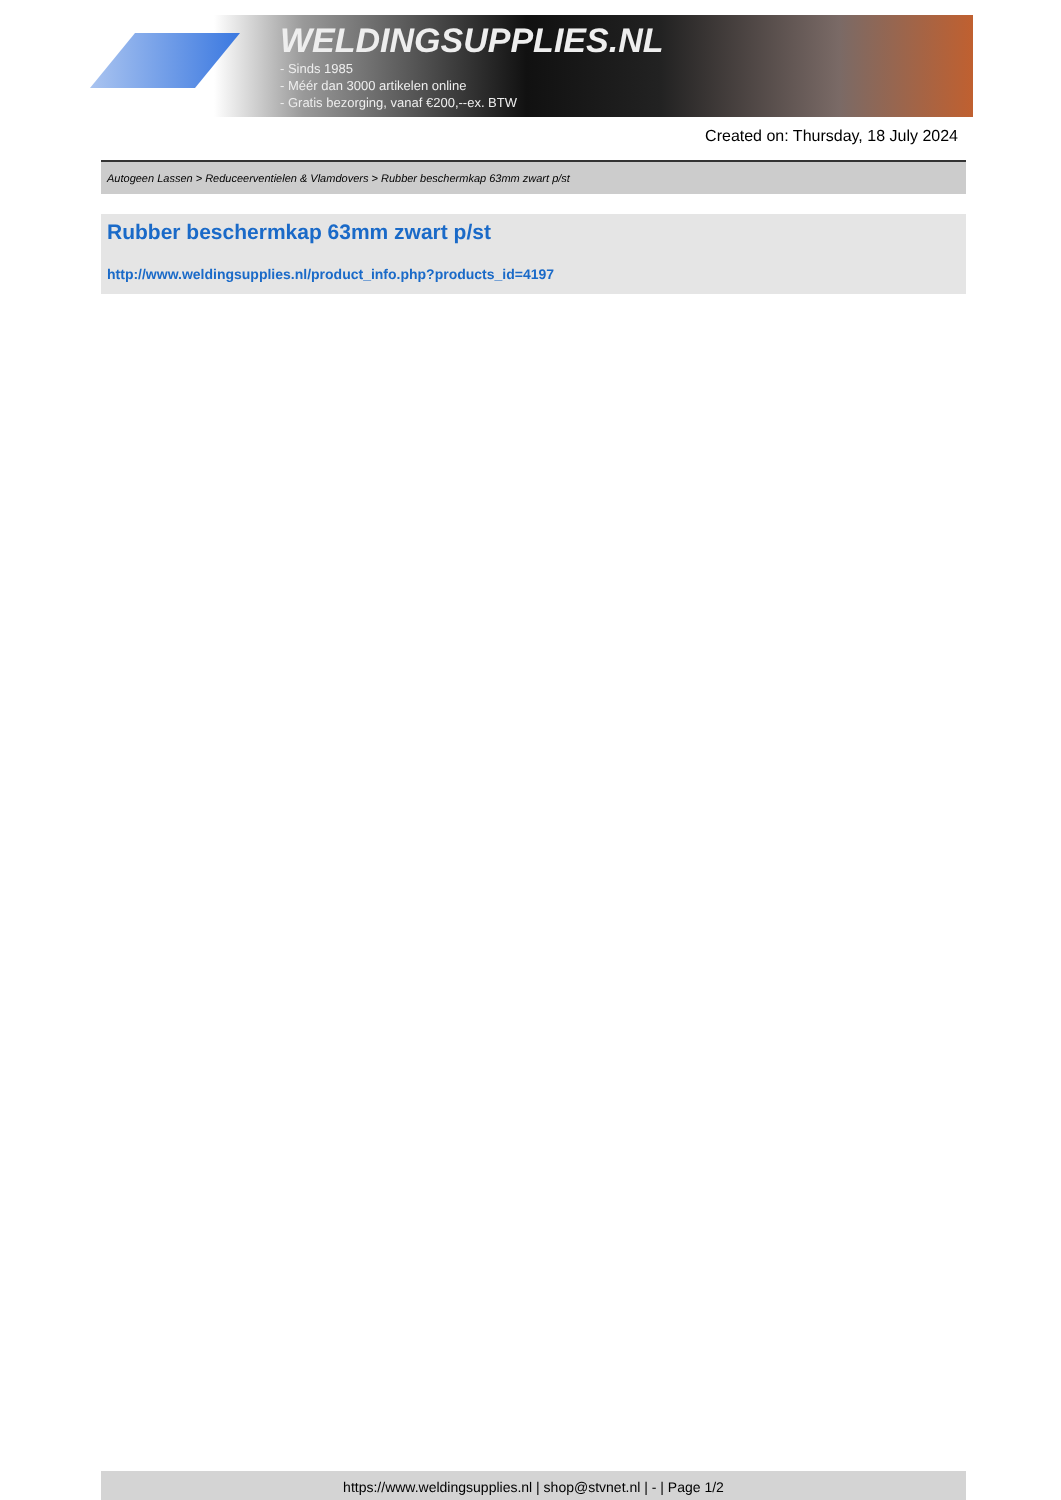WELDINGSUPPLIES.NL
- Sinds 1985
- Méér dan 3000 artikelen online
- Gratis bezorging, vanaf €200,--ex. BTW
Created on: Thursday, 18 July 2024
Autogeen Lassen > Reduceerventielen & Vlamdovers > Rubber beschermkap 63mm zwart p/st
Rubber beschermkap 63mm zwart p/st
http://www.weldingsupplies.nl/product_info.php?products_id=4197
https://www.weldingsupplies.nl | shop@stvnet.nl | - | Page 1/2